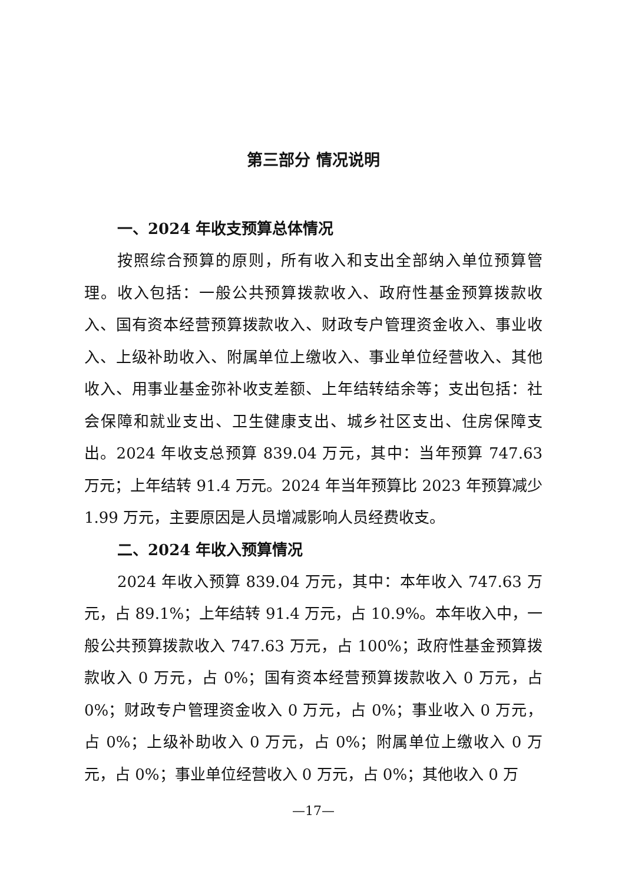第三部分 情况说明
一、2024 年收支预算总体情况
按照综合预算的原则，所有收入和支出全部纳入单位预算管理。收入包括：一般公共预算拨款收入、政府性基金预算拨款收入、国有资本经营预算拨款收入、财政专户管理资金收入、事业收入、上级补助收入、附属单位上缴收入、事业单位经营收入、其他收入、用事业基金弥补收支差额、上年结转结余等；支出包括：社会保障和就业支出、卫生健康支出、城乡社区支出、住房保障支出。2024 年收支总预算 839.04 万元，其中：当年预算 747.63 万元；上年结转 91.4 万元。2024 年当年预算比 2023 年预算减少 1.99 万元，主要原因是人员增减影响人员经费收支。
二、2024 年收入预算情况
2024 年收入预算 839.04 万元，其中：本年收入 747.63 万元，占 89.1%；上年结转 91.4 万元，占 10.9%。本年收入中，一般公共预算拨款收入 747.63 万元，占 100%；政府性基金预算拨款收入 0 万元，占 0%；国有资本经营预算拨款收入 0 万元，占 0%；财政专户管理资金收入 0 万元，占 0%；事业收入 0 万元，占 0%；上级补助收入 0 万元，占 0%；附属单位上缴收入 0 万元，占 0%；事业单位经营收入 0 万元，占 0%；其他收入 0 万
—17—